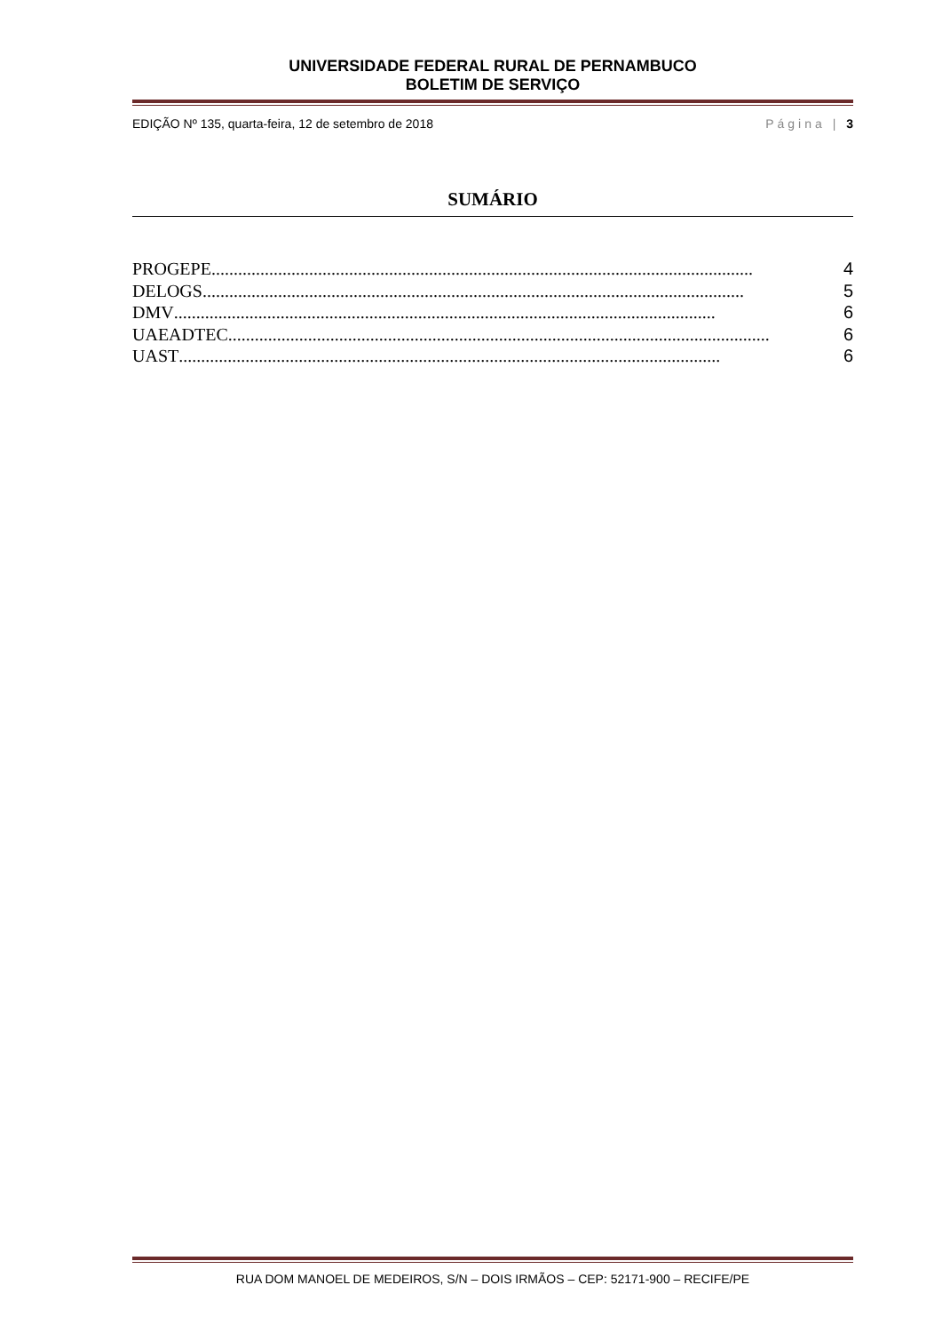UNIVERSIDADE FEDERAL RURAL DE PERNAMBUCO
BOLETIM DE SERVIÇO
EDIÇÃO Nº 135, quarta-feira, 12 de setembro de 2018 Página | 3
SUMÁRIO
PROGEPE .......................................................................................................................... 4
DELOGS .......................................................................................................................... 5
DMV .......................................................................................................................... 6
UAEADTEC .......................................................................................................................... 6
UAST .......................................................................................................................... 6
RUA DOM MANOEL DE MEDEIROS, S/N – DOIS IRMÃOS – CEP: 52171-900 – RECIFE/PE